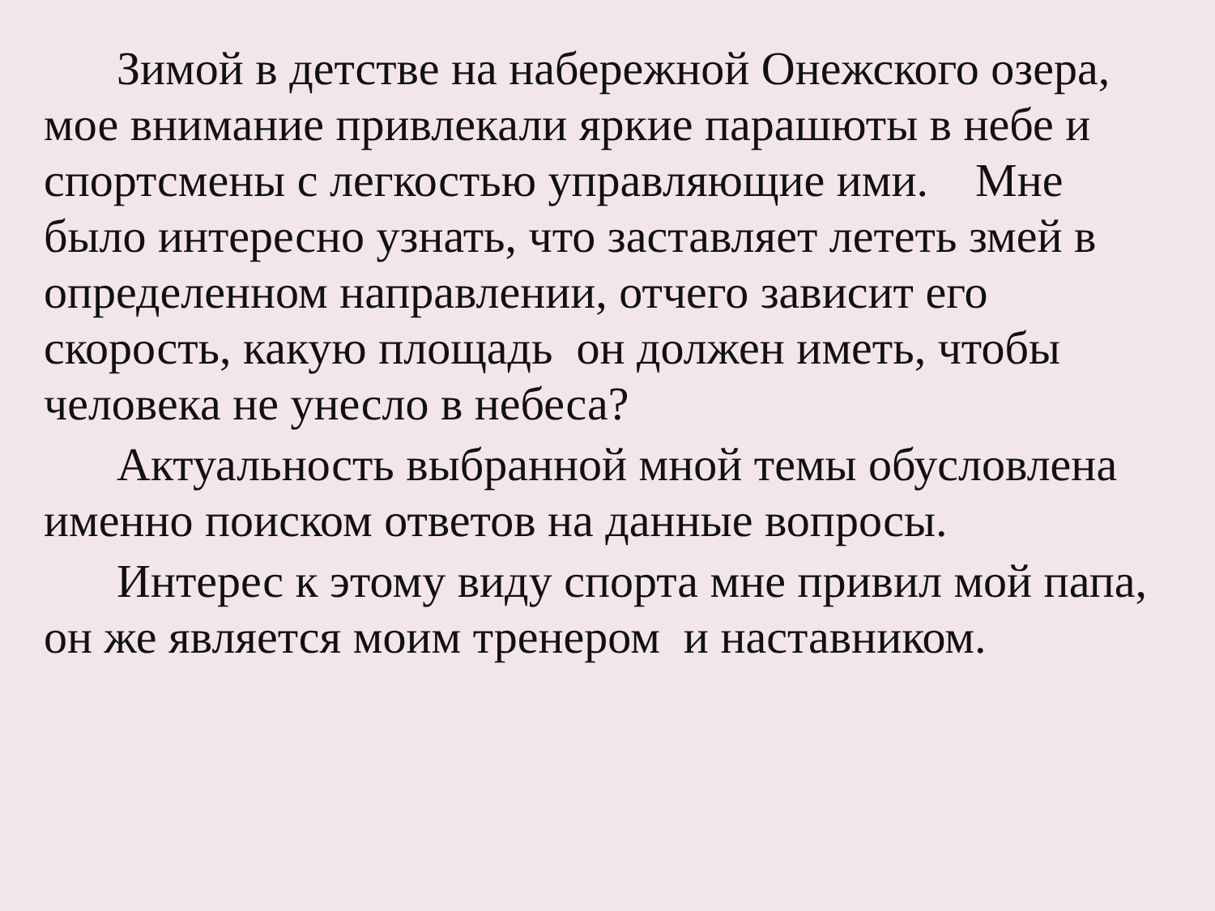Зимой в детстве на набережной Онежского озера, мое внимание привлекали яркие парашюты в небе и спортсмены с легкостью управляющие ими. Мне было интересно узнать, что заставляет лететь змей в определенном направлении, отчего зависит его скорость, какую площадь он должен иметь, чтобы человека не унесло в небеса?
Актуальность выбранной мной темы обусловлена именно поиском ответов на данные вопросы.
Интерес к этому виду спорта мне привил мой папа, он же является моим тренером и наставником.